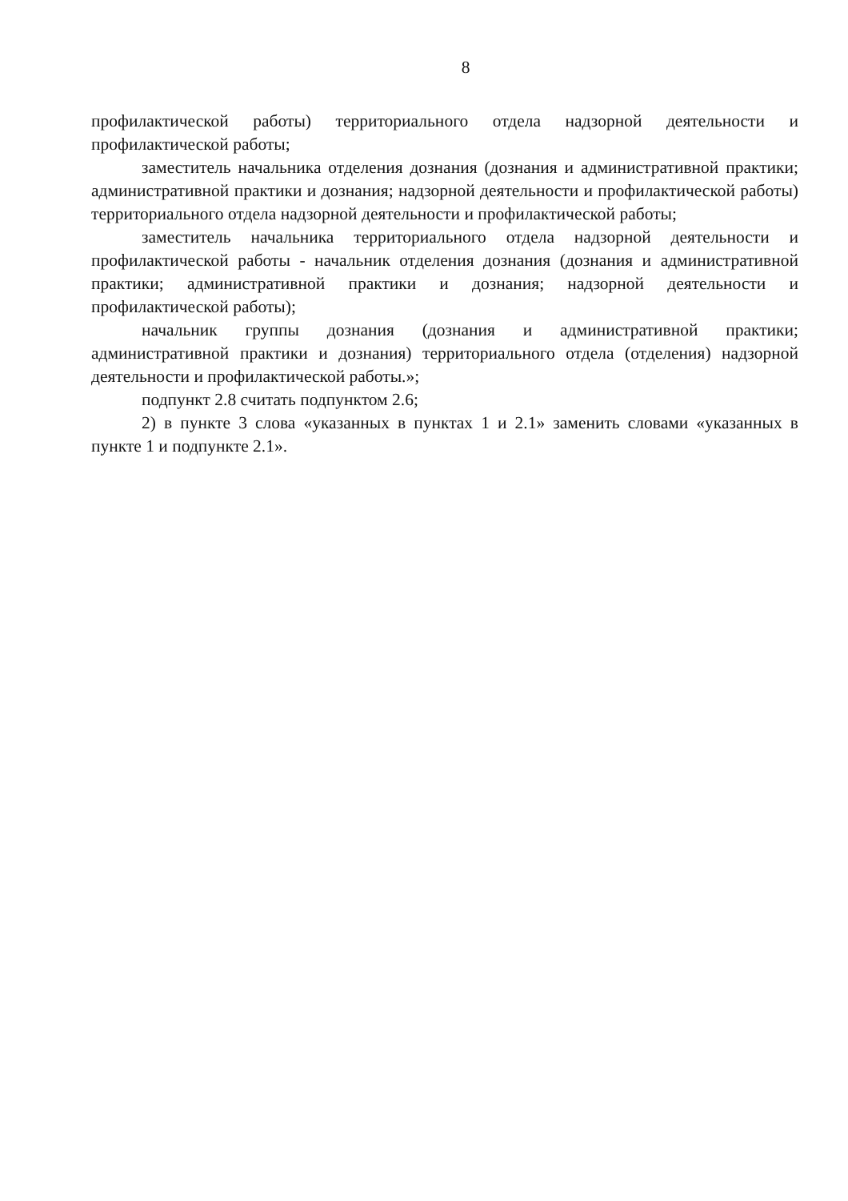8
профилактической работы) территориального отдела надзорной деятельности и профилактической работы;
заместитель начальника отделения дознания (дознания и административной практики; административной практики и дознания; надзорной деятельности и профилактической работы) территориального отдела надзорной деятельности и профилактической работы;
заместитель начальника территориального отдела надзорной деятельности и профилактической работы - начальник отделения дознания (дознания и административной практики; административной практики и дознания; надзорной деятельности и профилактической работы);
начальник группы дознания (дознания и административной практики; административной практики и дознания) территориального отдела (отделения) надзорной деятельности и профилактической работы.»;
подпункт 2.8 считать подпунктом 2.6;
2) в пункте 3 слова «указанных в пунктах 1 и 2.1» заменить словами «указанных в пункте 1 и подпункте 2.1».